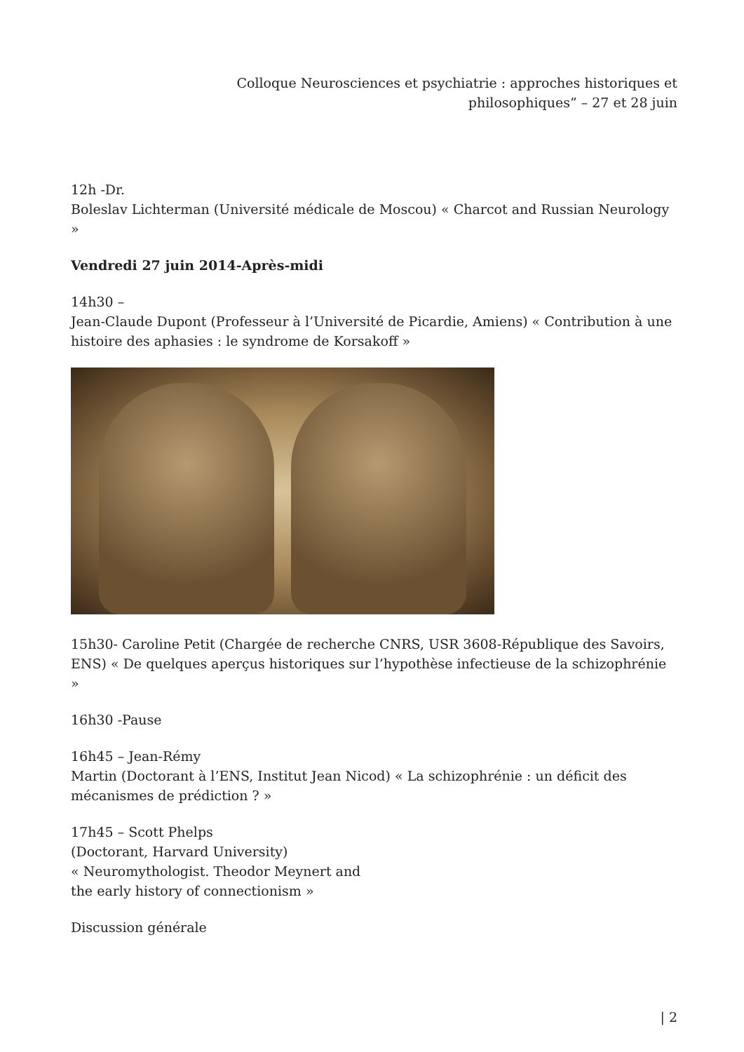Colloque Neurosciences et psychiatrie : approches historiques et philosophiques” – 27 et 28 juin
12h -Dr.
Boleslav Lichterman (Université médicale de Moscou) « Charcot and Russian Neurology »
Vendredi 27 juin 2014-Après-midi
14h30 –
Jean-Claude Dupont (Professeur à l’Université de Picardie, Amiens) « Contribution à une histoire des aphasies : le syndrome de Korsakoff »
15h30- Caroline Petit (Chargée de recherche CNRS, USR 3608-République des Savoirs, ENS) « De quelques aperçus historiques sur l’hypothèse infectieuse de la schizophrénie »
16h30 -Pause
16h45 – Jean-Rémy
Martin (Doctorant à l’ENS, Institut Jean Nicod) « La schizophrénie : un déficit des mécanismes de prédiction ? »
17h45 – Scott Phelps
(Doctorant, Harvard University)
« Neuromythologist. Theodor Meynert and
the early history of connectionism »
Discussion générale
| 2